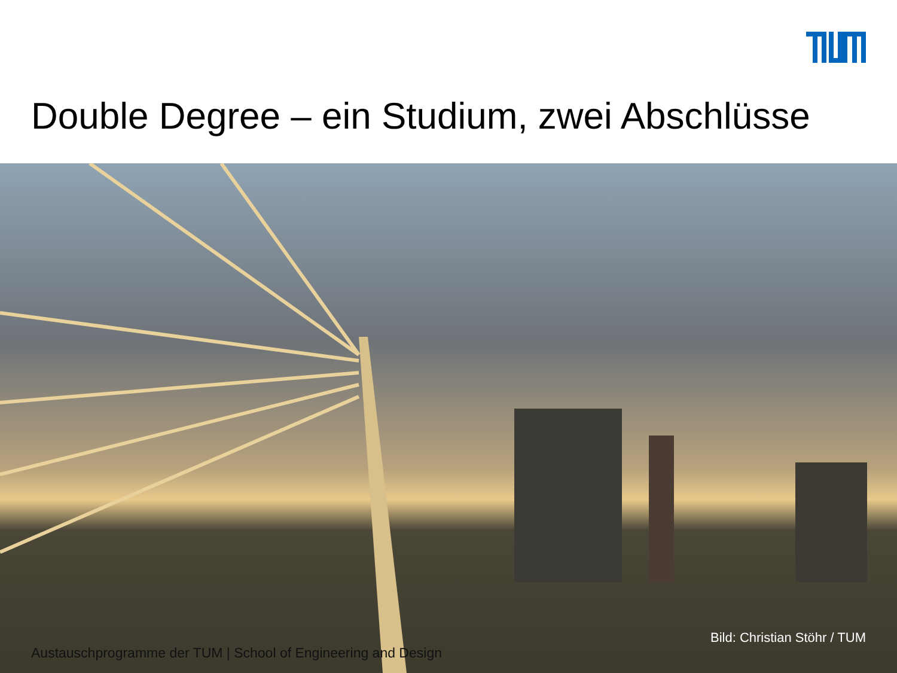Double Degree – ein Studium, zwei Abschlüsse
Bild: Christian Stöhr / TUM
Austauschprogramme der TUM | School of Engineering and Design